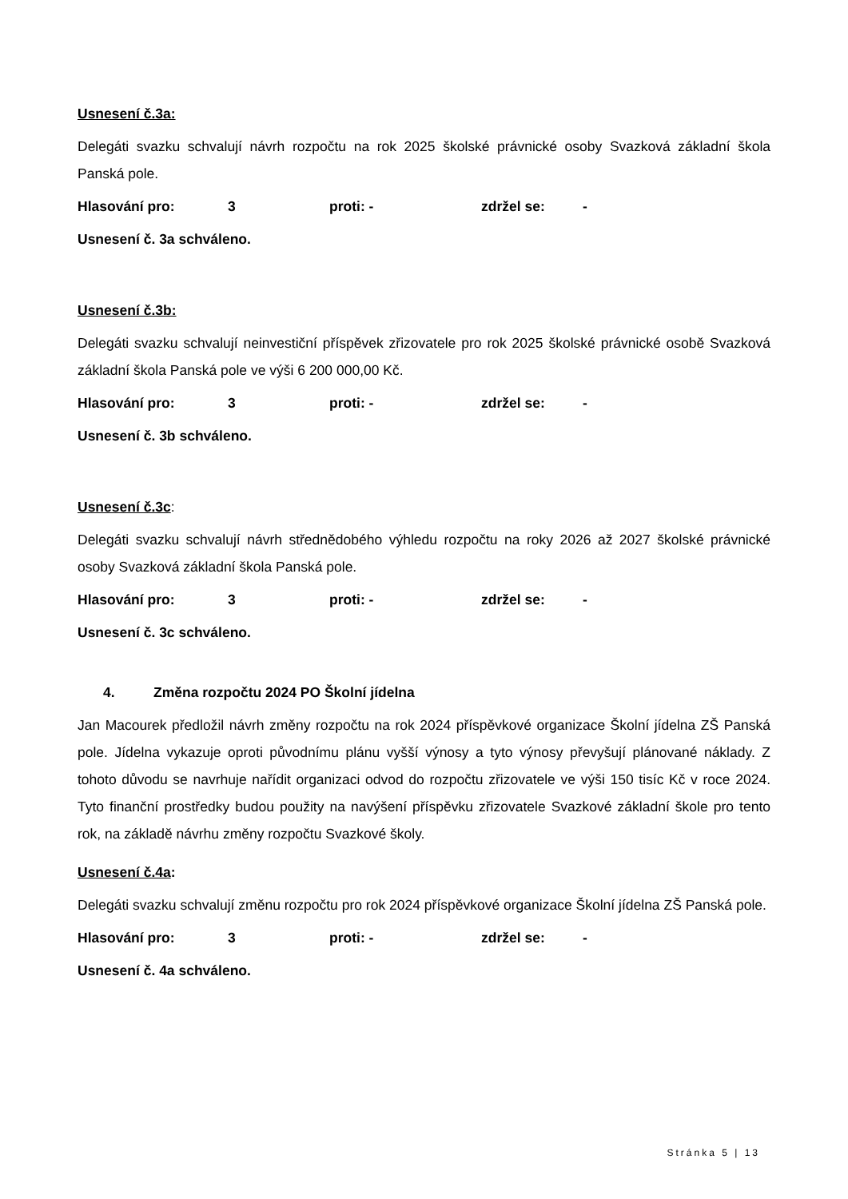Usnesení č.3a:
Delegáti svazku schvalují návrh rozpočtu na rok 2025 školské právnické osoby Svazková základní škola Panská pole.
Hlasování pro: 3 proti: - zdržel se: -
Usnesení č. 3a schváleno.
Usnesení č.3b:
Delegáti svazku schvalují neinvestiční příspěvek zřizovatele pro rok 2025 školské právnické osobě Svazková základní škola Panská pole ve výši 6 200 000,00 Kč.
Hlasování pro: 3 proti: - zdržel se: -
Usnesení č. 3b schváleno.
Usnesení č.3c:
Delegáti svazku schvalují návrh střednědobého výhledu rozpočtu na roky 2026 až 2027 školské právnické osoby Svazková základní škola Panská pole.
Hlasování pro: 3 proti: - zdržel se: -
Usnesení č. 3c schváleno.
4. Změna rozpočtu 2024 PO Školní jídelna
Jan Macourek předložil návrh změny rozpočtu na rok 2024 příspěvkové organizace Školní jídelna ZŠ Panská pole. Jídelna vykazuje oproti původnímu plánu vyšší výnosy a tyto výnosy převyšují plánované náklady. Z tohoto důvodu se navrhuje nařídit organizaci odvod do rozpočtu zřizovatele ve výši 150 tisíc Kč v roce 2024. Tyto finanční prostředky budou použity na navýšení příspěvku zřizovatele Svazkové základní škole pro tento rok, na základě návrhu změny rozpočtu Svazkové školy.
Usnesení č.4a:
Delegáti svazku schvalují změnu rozpočtu pro rok 2024 příspěvkové organizace Školní jídelna ZŠ Panská pole.
Hlasování pro: 3 proti: - zdržel se: -
Usnesení č. 4a schváleno.
Stránka 5 | 13